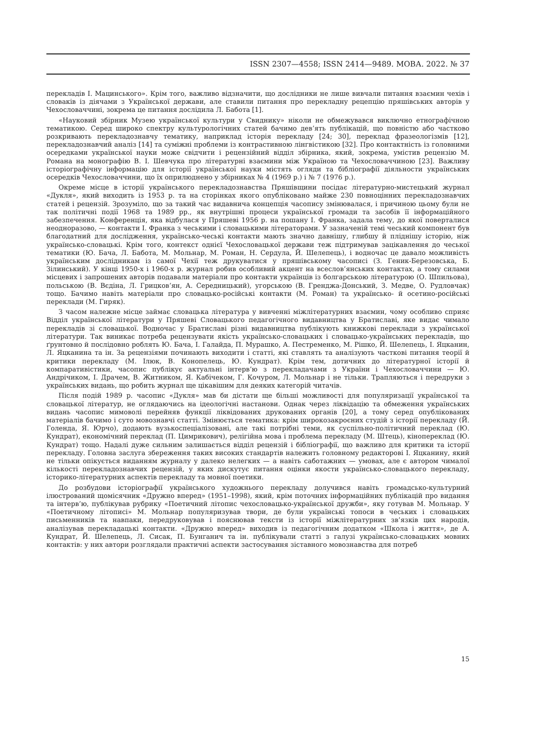ISSN 2307—4558; ISSN 2414—9489. МОВА. 2022. № 37
перекладів І. Мацинського». Крім того, важливо відзначити, що дослідники не лише вивчали питання взаємин чехів і словаків із діячами з Української держави, але ставили питання про перекладну рецепцію пряшівських авторів у Чехословаччині, зокрема це питання дослідила Л. Бабота [1].
«Науковий збірник Музею української культури у Свиднику» ніколи не обмежувався виключно етнографічною тематикою. Серед широко спектру культурологічних статей бачимо дев’ять публікацій, що повністю або частково розкривають перекладознавчу тематику, наприклад історія перекладу [24; 30], переклад фразеологізмів [12], перекладознавчий аналіз [14] та суміжні проблеми із контрастивною лінгвістикою [32]. Про контактність із головними осередками української науки може свідчити і рецензійний відділ збірника, який, зокрема, умістив рецензію М. Романа на монографію В. І. Шевчука про літературні взаємини між Україною та Чехословаччиною [23]. Важливу історіографічну інформацію для історії української науки містять огляди та бібліографії діяльности українських осередків Чехословаччини, що їх оприлюднено у збірниках № 4 (1969 р.) і № 7 (1976 р.).
Окреме місце в історії українського перекладознавства Пряшівщини посідає літературно-мистецький журнал «Дукля», який виходить із 1953 р. та на сторінках якого опубліковано майже 230 повноцінних перекладознавчих статей і рецензій. Зрозуміло, що за такий час видавнича концепція часопису змінювалася, і причиною цьому були не так політичні події 1968 та 1989 рр., як внутрішні процеси української громади та засобів її інформаційного забезпечення. Конференція, яка відбулася у Пряшеві 1956 р. на пошану І. Франка, задала тему, до якої поверталися неодноразово, — контакти І. Франка з чеськими і словацькими літераторами. У зазначеній темі чеський компонент був благодатний для дослідження, українсько-чеські контакти мають значно давнішу, глибшу й пліднішу історію, ніж українсько-словацькі. Крім того, контекст однієї Чехословацької держави теж підтримував зацікавлення до чеської тематики (Ю. Бача, Л. Бабота, М. Мольнар, М. Роман, Н. Сердула, Й. Шелепець), і водночас це давало можливість українським дослідникам із самої Чехії теж друкуватися у пряшівському часописі (З. Геник-Березовська, Б. Зілинський). У кінці 1950-х і 1960-х р. журнал робив особливий акцент на всеслов’янських контактах, а тому силами місцевих і запрошених авторів подавали матеріали про контакти українців із болгарською літературою (О. Шпильова), польською (В. Вєдіна, Л. Грицков’ян, А. Середницький), угорською (В. Гренджа-Донський, З. Медве, О. Рудловчак) тощо. Бачимо навіть матеріали про словацько-російські контакти (М. Роман) та українсько- й осетино-російські переклади (М. Гиряк).
З часом належне місце займає словацька література у вивченні міжлітературних взаємин, чому особливо сприяє Відділ української літератури у Пряшеві Словацького педагогічного видавництва у Братиславі, яке видає чимало перекладів зі словацької. Водночас у Братиславі різні видавництва публікують книжкові переклади з української літератури. Так виникає потреба рецензувати якість українсько-словацьких і словацько-українських перекладів, що ґрунтовно й послідовно роблять Ю. Бача, І. Галайда, П. Мурашко, А. Пестременко, М. Рішко, Й. Шелепець, І. Яцканин, Л. Яцканина та ін. За рецензіями починають виходити і статті, які ставлять та аналізують часткові питання теорії й критики перекладу (М. Ілюк, В. Конопелець, Ю. Кундрат). Крім тем, дотичних до літературної історії й компаративістики, часопис публікує актуальні інтерв’ю з перекладачами з України і Чехословаччини — Ю. Андрічиком, І. Драчем, В. Житником, Я. Кабічеком, Г. Кочуром, Л. Мольнар і не тільки. Трапляються і передруки з українських видань, що робить журнал ще цікавішим для деяких категорій читачів.
Після подій 1989 р. часопис «Дукля» мав би дістати ще більші можливості для популяризації української та словацької літератур, не оглядаючись на ідеологічні настанови. Однак через ліквідацію та обмеження українських видань часопис мимоволі перейняв функції ліквідованих друкованих органів [20], а тому серед опублікованих матеріалів бачимо і суто мовознавчі статті. Змінюється тематика: крім широкозакроєних студій з історії перекладу (Й. Голенда, Я. Юрчо), додають вузькоспеціалізовані, але такі потрібні теми, як суспільно-політичний переклад (Ю. Кундрат), економічний переклад (П. Цимрикович), релігійна мова і проблема перекладу (М. Штець), кінопереклад (Ю. Кундрат) тощо. Надалі дуже сильним залишається відділ рецензій і бібліографії, що важливо для критики та історії перекладу. Головна заслуга збереження таких високих стандартів належить головному редакторові І. Яцканину, який не тільки опікується виданням журналу у далеко нелегких — а навіть саботажних — умовах, але є автором чималої кількості перекладознавчих рецензій, у яких дискутує питання оцінки якости українсько-словацького перекладу, історико-літературних аспектів перекладу та мовної поетики.
До розбудови історіографії українського художнього перекладу долучився навіть громадсько-культурний ілюстрований щомісячник «Дружно вперед» (1951–1998), який, крім поточних інформаційних публікацій про видання та інтерв’ю, публікував рубрику «Поетичний літопис чехословацько-української дружби», яку готував М. Мольнар. У «Поетичному літописі» М. Мольнар популяризував твори, де були українські топоси в чеських і словацьких письменників та навпаки, передруковував і пояснював тексти із історії міжлітературних зв’язків цих народів, аналізував перекладацькі контакти. «Дружно вперед» виходив із педагогічним додатком «Школа і життя», де А. Кундрат, Й. Шелепець, Л. Сисак, П. Бунганич та ін. публікували статті з галузі українсько-словацьких мовних контактів: у них автори розглядали практичні аспекти застосування зіставного мовознавства для потреб
15